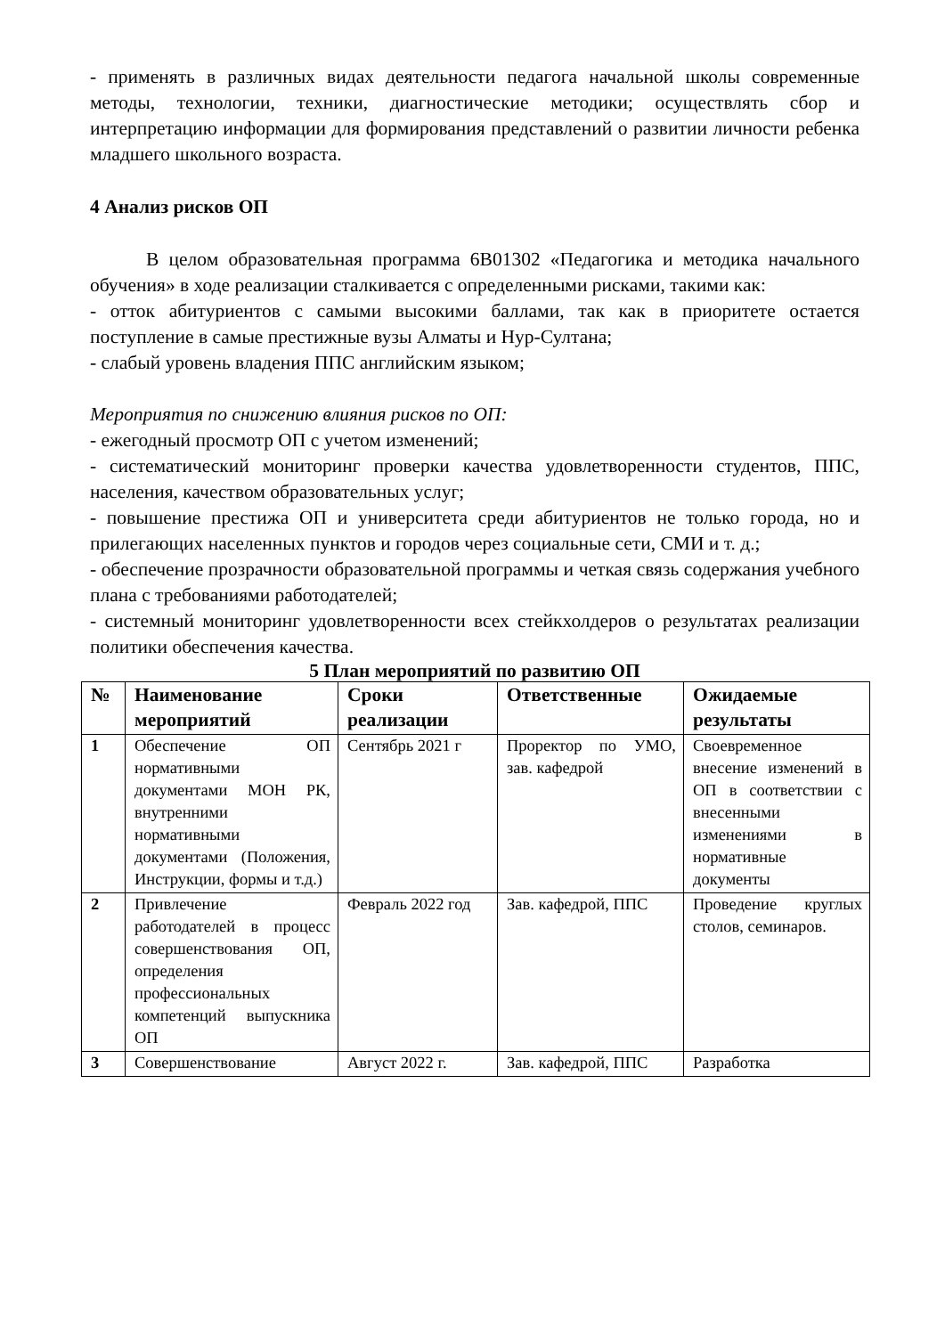- применять в различных видах деятельности педагога начальной школы современные методы, технологии, техники, диагностические методики; осуществлять сбор и интерпретацию информации для формирования представлений о развитии личности ребенка младшего школьного возраста.
4 Анализ рисков ОП
В целом образовательная программа 6В01302 «Педагогика и методика начального обучения» в ходе реализации сталкивается с определенными рисками, такими как:
- отток абитуриентов с самыми высокими баллами, так как в приоритете остается поступление в самые престижные вузы Алматы и Нур-Султана;
- слабый уровень владения ППС английским языком;
Мероприятия по снижению влияния рисков по ОП:
- ежегодный просмотр ОП с учетом изменений;
- систематический мониторинг проверки качества удовлетворенности студентов, ППС, населения, качеством образовательных услуг;
- повышение престижа ОП и университета среди абитуриентов не только города, но и прилегающих населенных пунктов и городов через социальные сети, СМИ и т. д.;
- обеспечение прозрачности образовательной программы и четкая связь содержания учебного плана с требованиями работодателей;
- системный мониторинг удовлетворенности всех стейкхолдеров о результатах реализации политики обеспечения качества.
5 План мероприятий по развитию ОП
| № | Наименование мероприятий | Сроки реализации | Ответственные | Ожидаемые результаты |
| --- | --- | --- | --- | --- |
| 1 | Обеспечение ОП нормативными документами МОН РК, внутренними нормативными документами (Положения, Инструкции, формы и т.д.) | Сентябрь 2021 г | Проректор по УМО, зав. кафедрой | Своевременное внесение изменений в ОП в соответствии с внесенными изменениями в нормативные документы |
| 2 | Привлечение работодателей в процесс совершенствования ОП, определения профессиональных компетенций выпускника ОП | Февраль 2022 год | Зав. кафедрой, ППС | Проведение круглых столов, семинаров. |
| 3 | Совершенствование | Август 2022 г. | Зав. кафедрой, ППС | Разработка |